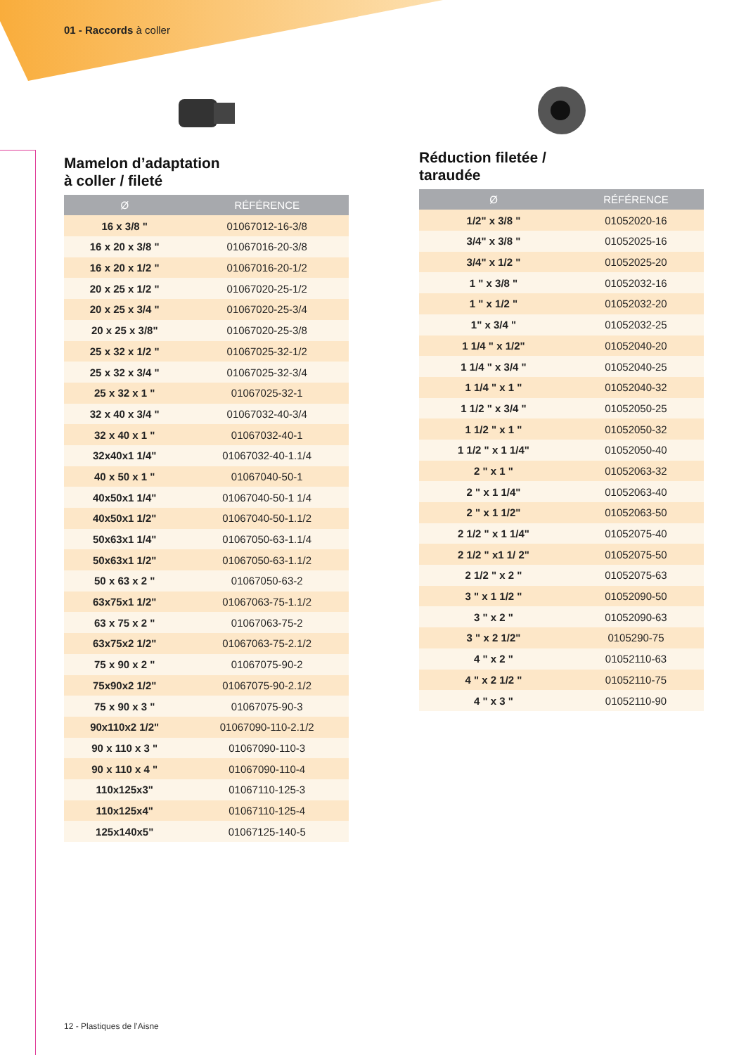01 - Raccords à coller
Mamelon d’adaptation
à coller / fileté
| Ø | RÉFÉRENCE |
| --- | --- |
| 16 x 3/8 " | 01067012-16-3/8 |
| 16 x 20 x 3/8 " | 01067016-20-3/8 |
| 16 x 20 x 1/2 " | 01067016-20-1/2 |
| 20 x 25 x 1/2 " | 01067020-25-1/2 |
| 20 x 25 x 3/4 " | 01067020-25-3/4 |
| 20 x 25 x 3/8" | 01067020-25-3/8 |
| 25 x 32 x 1/2 " | 01067025-32-1/2 |
| 25 x 32 x 3/4 " | 01067025-32-3/4 |
| 25 x 32 x 1 " | 01067025-32-1 |
| 32 x 40 x 3/4 " | 01067032-40-3/4 |
| 32 x 40 x 1 " | 01067032-40-1 |
| 32x40x1 1/4" | 01067032-40-1.1/4 |
| 40 x 50 x 1 " | 01067040-50-1 |
| 40x50x1 1/4" | 01067040-50-1 1/4 |
| 40x50x1 1/2" | 01067040-50-1.1/2 |
| 50x63x1 1/4" | 01067050-63-1.1/4 |
| 50x63x1 1/2" | 01067050-63-1.1/2 |
| 50 x 63 x 2 " | 01067050-63-2 |
| 63x75x1 1/2" | 01067063-75-1.1/2 |
| 63 x 75 x 2 " | 01067063-75-2 |
| 63x75x2 1/2" | 01067063-75-2.1/2 |
| 75 x 90 x 2 " | 01067075-90-2 |
| 75x90x2 1/2" | 01067075-90-2.1/2 |
| 75 x 90 x 3 " | 01067075-90-3 |
| 90x110x2 1/2" | 01067090-110-2.1/2 |
| 90 x 110 x 3 " | 01067090-110-3 |
| 90 x 110 x 4 " | 01067090-110-4 |
| 110x125x3" | 01067110-125-3 |
| 110x125x4" | 01067110-125-4 |
| 125x140x5" | 01067125-140-5 |
Réduction filetée /
taraudée
| Ø | RÉFÉRENCE |
| --- | --- |
| 1/2" x 3/8 " | 01052020-16 |
| 3/4" x 3/8 " | 01052025-16 |
| 3/4" x 1/2 " | 01052025-20 |
| 1 " x 3/8 " | 01052032-16 |
| 1 " x 1/2 " | 01052032-20 |
| 1" x 3/4 " | 01052032-25 |
| 1 1/4 " x 1/2" | 01052040-20 |
| 1 1/4 " x 3/4 " | 01052040-25 |
| 1 1/4 " x 1 " | 01052040-32 |
| 1 1/2 " x 3/4 " | 01052050-25 |
| 1 1/2 " x 1 " | 01052050-32 |
| 1 1/2 " x 1 1/4" | 01052050-40 |
| 2 " x 1 " | 01052063-32 |
| 2 " x 1 1/4" | 01052063-40 |
| 2 " x 1 1/2" | 01052063-50 |
| 2 1/2 " x 1 1/4" | 01052075-40 |
| 2 1/2 " x1 1/ 2" | 01052075-50 |
| 2 1/2 " x 2 " | 01052075-63 |
| 3 " x 1 1/2 " | 01052090-50 |
| 3 " x 2 " | 01052090-63 |
| 3 " x 2 1/2" | 0105290-75 |
| 4 " x 2 " | 01052110-63 |
| 4 " x 2 1/2 " | 01052110-75 |
| 4 " x 3 " | 01052110-90 |
12 - Plastiques de l’Aisne